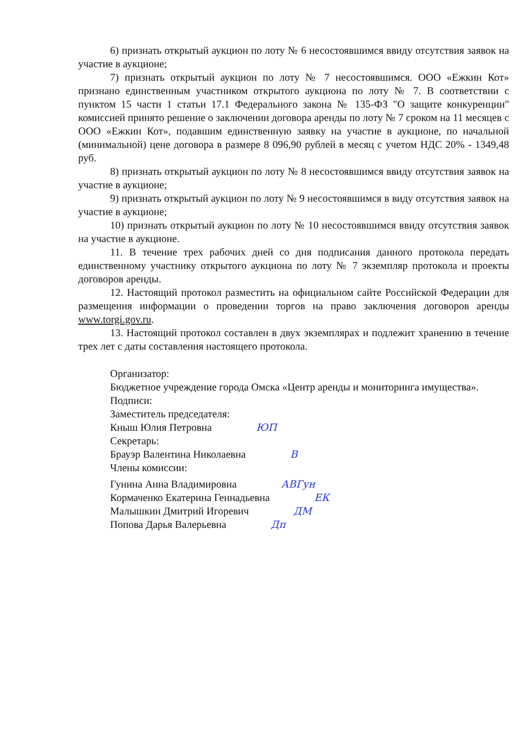6) признать открытый аукцион по лоту № 6 несостоявшимся ввиду отсутствия заявок на участие в аукционе;
7) признать открытый аукцион по лоту № 7 несостоявшимся. ООО «Ежкин Кот» признано единственным участником открытого аукциона по лоту № 7. В соответствии с пунктом 15 части 1 статьи 17.1 Федерального закона № 135-ФЗ "О защите конкуренции" комиссией принято решение о заключении договора аренды по лоту № 7 сроком на 11 месяцев с ООО «Ежкин Кот», подавшим единственную заявку на участие в аукционе, по начальной (минимальной) цене договора в размере 8 096,90 рублей в месяц с учетом НДС 20% - 1349,48 руб.
8) признать открытый аукцион по лоту № 8 несостоявшимся ввиду отсутствия заявок на участие в аукционе;
9) признать открытый аукцион по лоту № 9 несостоявшимся в виду отсутствия заявок на участие в аукционе;
10) признать открытый аукцион по лоту № 10 несостоявшимся ввиду отсутствия заявок на участие в аукционе.
11. В течение трех рабочих дней со дня подписания данного протокола передать единственному участнику открытого аукциона по лоту № 7 экземпляр протокола и проекты договоров аренды.
12. Настоящий протокол разместить на официальном сайте Российской Федерации для размещения информации о проведении торгов на право заключения договоров аренды www.torgi.gov.ru.
13. Настоящий протокол составлен в двух экземплярах и подлежит хранению в течение трех лет с даты составления настоящего протокола.
Организатор:
Бюджетное учреждение города Омска «Центр аренды и мониторинга имущества».
Подписи:
Заместитель председателя:
Кныш Юлия Петровна ЮП
Секретарь:
Брауэр Валентина Николаевна В
Члены комиссии:
Гунина Анна Владимировна АВГун
Кормаченко Екатерина Геннадьевна ЕК
Малышкин Дмитрий Игоревич ДМ
Попова Дарья Валерьевна Дп